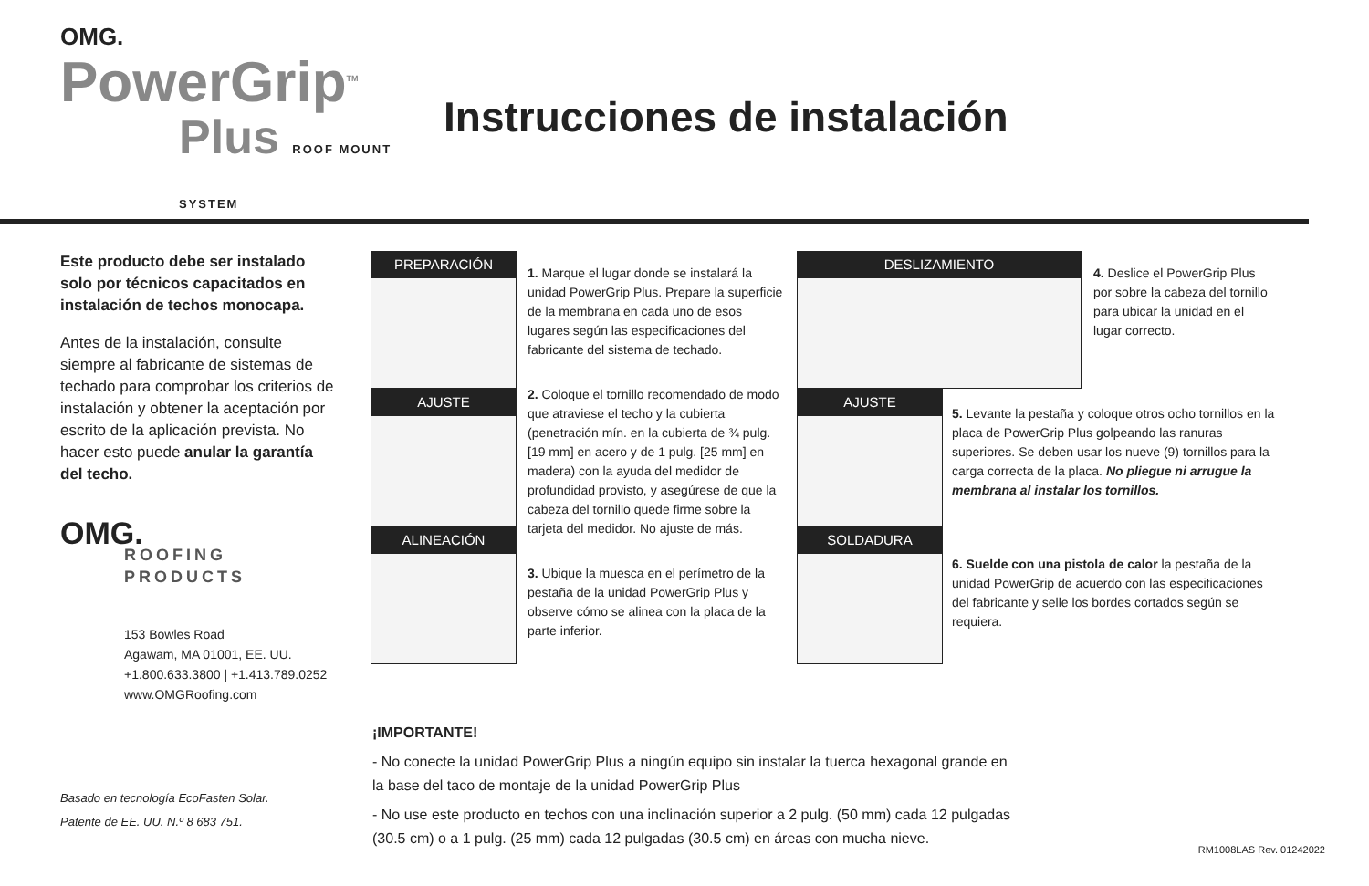OMG.
PowerGrip<sup>TM</sup>
Plus ROOF MOUNT SYSTEM
Instrucciones de instalación
Este producto debe ser instalado solo por técnicos capacitados en instalación de techos monocapa.
Antes de la instalación, consulte siempre al fabricante de sistemas de techado para comprobar los criterios de instalación y obtener la aceptación por escrito de la aplicación prevista. No hacer esto puede anular la garantía del techo.
OMG.
ROOFING PRODUCTS
153 Bowles Road
Agawam, MA 01001, EE. UU.
+1.800.633.3800 | +1.413.789.0252
www.OMGRoofing.com
PREPARACIÓN
AJUSTE
ALINEACIÓN
1. Marque el lugar donde se instalará la unidad PowerGrip Plus. Prepare la superficie de la membrana en cada uno de esos lugares según las especificaciones del fabricante del sistema de techado.
2. Coloque el tornillo recomendado de modo que atraviese el techo y la cubierta (penetración mín. en la cubierta de ¾ pulg. [19 mm] en acero y de 1 pulg. [25 mm] en madera) con la ayuda del medidor de profundidad provisto, y asegúrese de que la cabeza del tornillo quede firme sobre la tarjeta del medidor. No ajuste de más.
3. Ubique la muesca en el perímetro de la pestaña de la unidad PowerGrip Plus y observe cómo se alinea con la placa de la parte inferior.
DESLIZAMIENTO
AJUSTE
SOLDADURA
4. Deslice el PowerGrip Plus por sobre la cabeza del tornillo para ubicar la unidad en el lugar correcto.
5. Levante la pestaña y coloque otros ocho tornillos en la placa de PowerGrip Plus golpeando las ranuras superiores. Se deben usar los nueve (9) tornillos para la carga correcta de la placa. No pliegue ni arrugue la membrana al instalar los tornillos.
6. Suelde con una pistola de calor la pestaña de la unidad PowerGrip de acuerdo con las especificaciones del fabricante y selle los bordes cortados según se requiera.
¡IMPORTANTE!
- No conecte la unidad PowerGrip Plus a ningún equipo sin instalar la tuerca hexagonal grande en la base del taco de montaje de la unidad PowerGrip Plus
- No use este producto en techos con una inclinación superior a 2 pulg. (50 mm) cada 12 pulgadas (30.5 cm) o a 1 pulg. (25 mm) cada 12 pulgadas (30.5 cm) en áreas con mucha nieve.
Basado en tecnología EcoFasten Solar.
Patente de EE. UU. N.º 8 683 751.
RM1008LAS Rev. 01242022